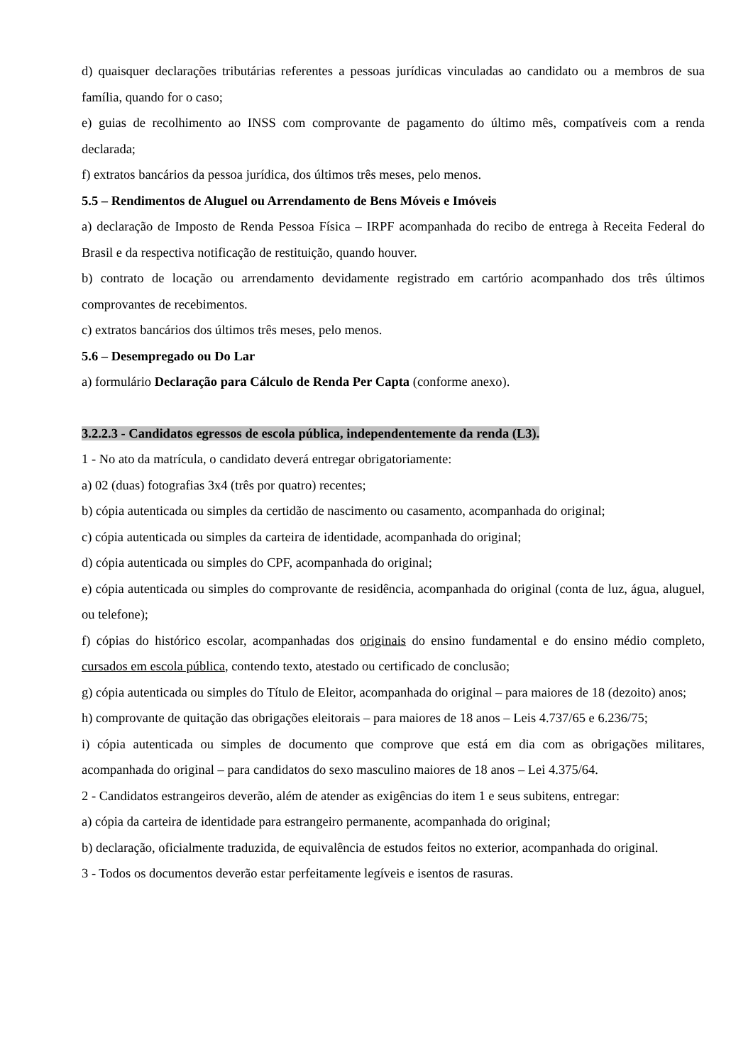d) quaisquer declarações tributárias referentes a pessoas jurídicas vinculadas ao candidato ou a membros de sua família, quando for o caso;
e) guias de recolhimento ao INSS com comprovante de pagamento do último mês, compatíveis com a renda declarada;
f) extratos bancários da pessoa jurídica, dos últimos três meses, pelo menos.
5.5 – Rendimentos de Aluguel ou Arrendamento de Bens Móveis e Imóveis
a) declaração de Imposto de Renda Pessoa Física – IRPF acompanhada do recibo de entrega à Receita Federal do Brasil e da respectiva notificação de restituição, quando houver.
b) contrato de locação ou arrendamento devidamente registrado em cartório acompanhado dos três últimos comprovantes de recebimentos.
c) extratos bancários dos últimos três meses, pelo menos.
5.6 – Desempregado ou Do Lar
a) formulário Declaração para Cálculo de Renda Per Capta (conforme anexo).
3.2.2.3 - Candidatos egressos de escola pública, independentemente da renda (L3).
1 - No ato da matrícula, o candidato deverá entregar obrigatoriamente:
a) 02 (duas) fotografias 3x4 (três por quatro) recentes;
b) cópia autenticada ou simples da certidão de nascimento ou casamento, acompanhada do original;
c) cópia autenticada ou simples da carteira de identidade, acompanhada do original;
d) cópia autenticada ou simples do CPF, acompanhada do original;
e) cópia autenticada ou simples do comprovante de residência, acompanhada do original (conta de luz, água, aluguel, ou telefone);
f) cópias do histórico escolar, acompanhadas dos originais do ensino fundamental e do ensino médio completo, cursados em escola pública, contendo texto, atestado ou certificado de conclusão;
g) cópia autenticada ou simples do Título de Eleitor, acompanhada do original – para maiores de 18 (dezoito) anos;
h) comprovante de quitação das obrigações eleitorais – para maiores de 18 anos – Leis 4.737/65 e 6.236/75;
i) cópia autenticada ou simples de documento que comprove que está em dia com as obrigações militares, acompanhada do original – para candidatos do sexo masculino maiores de 18 anos – Lei 4.375/64.
2 - Candidatos estrangeiros deverão, além de atender as exigências do item 1 e seus subitens, entregar:
a) cópia da carteira de identidade para estrangeiro permanente, acompanhada do original;
b) declaração, oficialmente traduzida, de equivalência de estudos feitos no exterior, acompanhada do original.
3 - Todos os documentos deverão estar perfeitamente legíveis e isentos de rasuras.